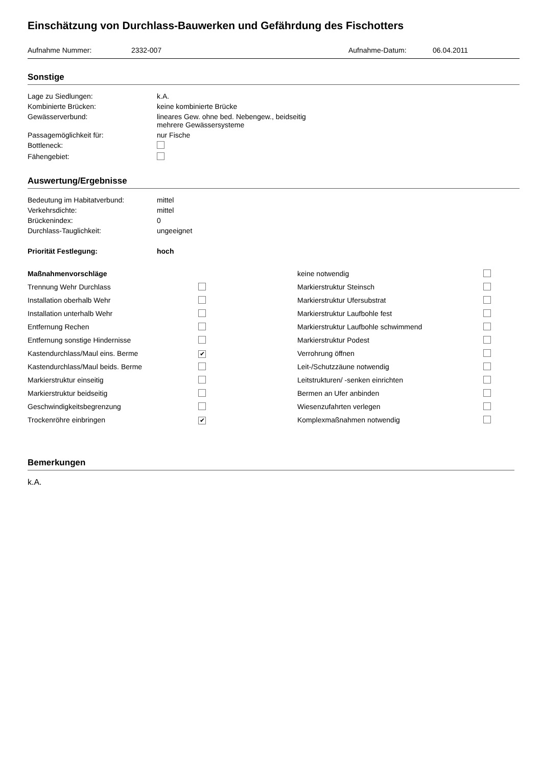Einschätzung von Durchlass-Bauwerken und Gefährdung des Fischotters
Aufnahme Nummer: 2332-007 Aufnahme-Datum: 06.04.2011
Sonstige
| Lage zu Siedlungen: | k.A. |
| Kombinierte Brücken: | keine kombinierte Brücke |
| Gewässerverbund: | lineares Gew. ohne bed. Nebengew., beidseitig mehrere Gewässersysteme |
| Passagemöglichkeit für: | nur Fische |
| Bottleneck: | |
| Fähengebiet: | |
Auswertung/Ergebnisse
| Bedeutung im Habitatverbund: | mittel |
| Verkehrsdichte: | mittel |
| Brückenindex: | 0 |
| Durchlass-Tauglichkeit: | ungeeignet |
| Priorität Festlegung: | hoch |
| Maßnahmenvorschläge | | keine notwendig | |
| Trennung Wehr Durchlass | | Markierstruktur Steinsch | |
| Installation oberhalb Wehr | | Markierstruktur Ufersubstrat | |
| Installation unterhalb Wehr | | Markierstruktur Laufbohle fest | |
| Entfernung Rechen | | Markierstruktur Laufbohle schwimmend | |
| Entfernung sonstige Hindernisse | | Markierstruktur Podest | |
| Kastendurchlass/Maul eins. Berme | ✔ | Verrohrung öffnen | |
| Kastendurchlass/Maul beids. Berme | | Leit-/Schutzzäune notwendig | |
| Markierstruktur einseitig | | Leitstrukturen/ -senken einrichten | |
| Markierstruktur beidseitig | | Bermen an Ufer anbinden | |
| Geschwindigkeitsbegrenzung | | Wiesenzufahrten verlegen | |
| Trockenröhre einbringen | ✔ | Komplexmaßnahmen notwendig | |
Bemerkungen
k.A.